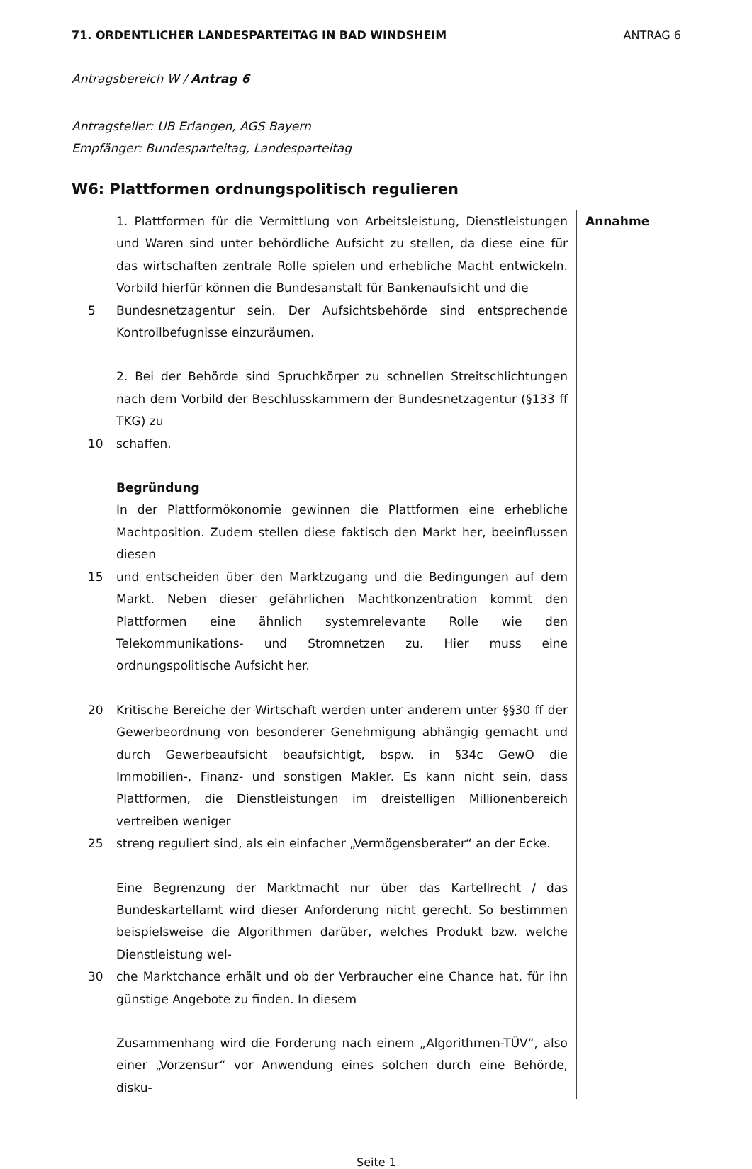71. ORDENTLICHER LANDESPARTEITAG IN BAD WINDSHEIM ANTRAG 6
Antragsbereich W / Antrag 6
Antragsteller: UB Erlangen, AGS Bayern
Empfänger: Bundesparteitag, Landesparteitag
W6: Plattformen ordnungspolitisch regulieren
1. Plattformen für die Vermittlung von Arbeitsleistung, Dienstleistungen und Waren sind unter behördliche Aufsicht zu stellen, da diese eine für das wirtschaften zentrale Rolle spielen und erhebliche Macht entwickeln. Vorbild hierfür können die Bundesanstalt für Bankenaufsicht und die
5 Bundesnetzagentur sein. Der Aufsichtsbehörde sind entsprechende Kontrollbefugnisse einzuräumen.
2. Bei der Behörde sind Spruchkörper zu schnellen Streitschlichtungen nach dem Vorbild der Beschlusskammern der Bundesnetzagentur (§133 ff TKG) zu
10 schaffen.
Begründung
In der Plattformökonomie gewinnen die Plattformen eine erhebliche Machtposition. Zudem stellen diese faktisch den Markt her, beeinflussen diesen
15 und entscheiden über den Marktzugang und die Bedingungen auf dem Markt. Neben dieser gefährlichen Machtkonzentration kommt den Plattformen eine ähnlich systemrelevante Rolle wie den Telekommunikations- und Stromnetzen zu. Hier muss eine ordnungspolitische Aufsicht her.
20 Kritische Bereiche der Wirtschaft werden unter anderem unter §§30 ff der Gewerbeordnung von besonderer Genehmigung abhängig gemacht und durch Gewerbeaufsicht beaufsichtigt, bspw. in §34c GewO die Immobilien-, Finanz- und sonstigen Makler. Es kann nicht sein, dass Plattformen, die Dienstleistungen im dreistelligen Millionenbereich vertreiben weniger
25 streng reguliert sind, als ein einfacher „Vermögensberater“ an der Ecke.
Eine Begrenzung der Marktmacht nur über das Kartellrecht / das Bundeskartellamt wird dieser Anforderung nicht gerecht. So bestimmen beispielsweise die Algorithmen darüber, welches Produkt bzw. welche Dienstleistung wel-
30 che Marktchance erhält und ob der Verbraucher eine Chance hat, für ihn günstige Angebote zu finden. In diesem
Zusammenhang wird die Forderung nach einem „Algorithmen-TÜV“, also einer „Vorzensur“ vor Anwendung eines solchen durch eine Behörde, disku-
Annahme
Seite 1